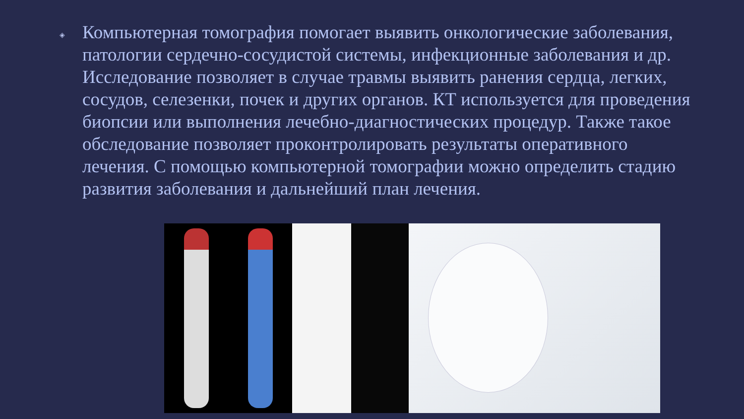◈
Компьютерная томография помогает выявить онкологические заболевания, патологии сердечно-сосудистой системы, инфекционные заболевания и др. Исследование позволяет в случае травмы выявить ранения сердца, легких, сосудов, селезенки, почек и других органов. КТ используется для проведения биопсии или выполнения лечебно-диагностических процедур. Также такое обследование позволяет проконтролировать результаты оперативного лечения. С помощью компьютерной томографии можно определить стадию развития заболевания и дальнейший план лечения.